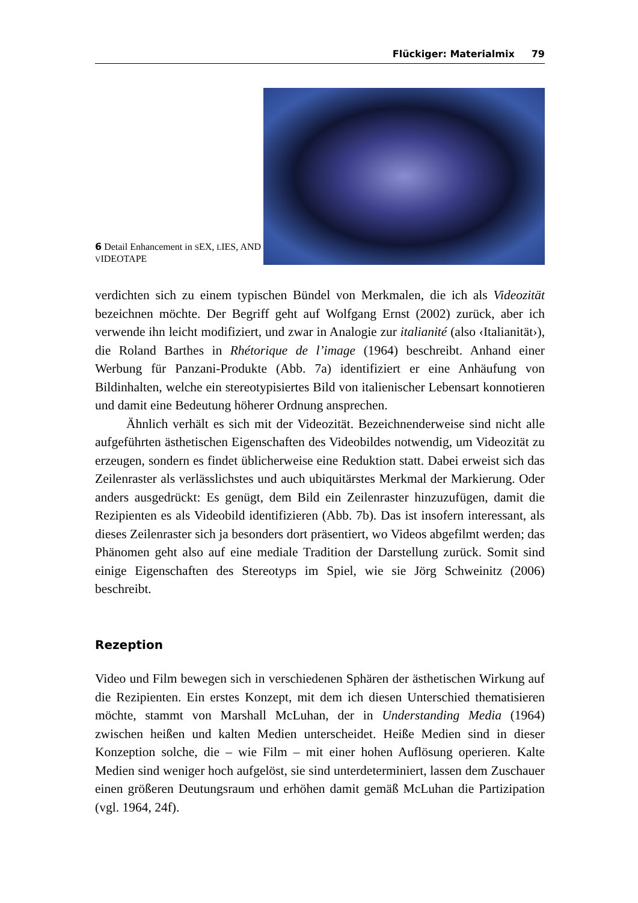Flückiger: Materialmix 79
6 Detail Enhancement in SEX, LIES, AND VIDEOTAPE
verdichten sich zu einem typischen Bündel von Merkmalen, die ich als Videozität bezeichnen möchte. Der Begriff geht auf Wolfgang Ernst (2002) zurück, aber ich verwende ihn leicht modifiziert, und zwar in Analogie zur italianité (also ‹Italianität›), die Roland Barthes in Rhétorique de l’image (1964) beschreibt. Anhand einer Werbung für Panzani-Produkte (Abb. 7a) identifiziert er eine Anhäufung von Bildinhalten, welche ein stereotypisiertes Bild von italienischer Lebensart konnotieren und damit eine Bedeutung höherer Ordnung ansprechen.
Ähnlich verhält es sich mit der Videozität. Bezeichnenderweise sind nicht alle aufgeführten ästhetischen Eigenschaften des Videobildes notwendig, um Videozität zu erzeugen, sondern es findet üblicherweise eine Reduktion statt. Dabei erweist sich das Zeilenraster als verlässlichstes und auch ubiquitärstes Merkmal der Markierung. Oder anders ausgedrückt: Es genügt, dem Bild ein Zeilenraster hinzuzufügen, damit die Rezipienten es als Videobild identifizieren (Abb. 7b). Das ist insofern interessant, als dieses Zeilenraster sich ja besonders dort präsentiert, wo Videos abgefilmt werden; das Phänomen geht also auf eine mediale Tradition der Darstellung zurück. Somit sind einige Eigenschaften des Stereotyps im Spiel, wie sie Jörg Schweinitz (2006) beschreibt.
Rezeption
Video und Film bewegen sich in verschiedenen Sphären der ästhetischen Wirkung auf die Rezipienten. Ein erstes Konzept, mit dem ich diesen Unterschied thematisieren möchte, stammt von Marshall McLuhan, der in Understanding Media (1964) zwischen heißen und kalten Medien unterscheidet. Heiße Medien sind in dieser Konzeption solche, die – wie Film – mit einer hohen Auflösung operieren. Kalte Medien sind weniger hoch aufgelöst, sie sind unterdeterminiert, lassen dem Zuschauer einen größeren Deutungsraum und erhöhen damit gemäß McLuhan die Partizipation (vgl. 1964, 24f).